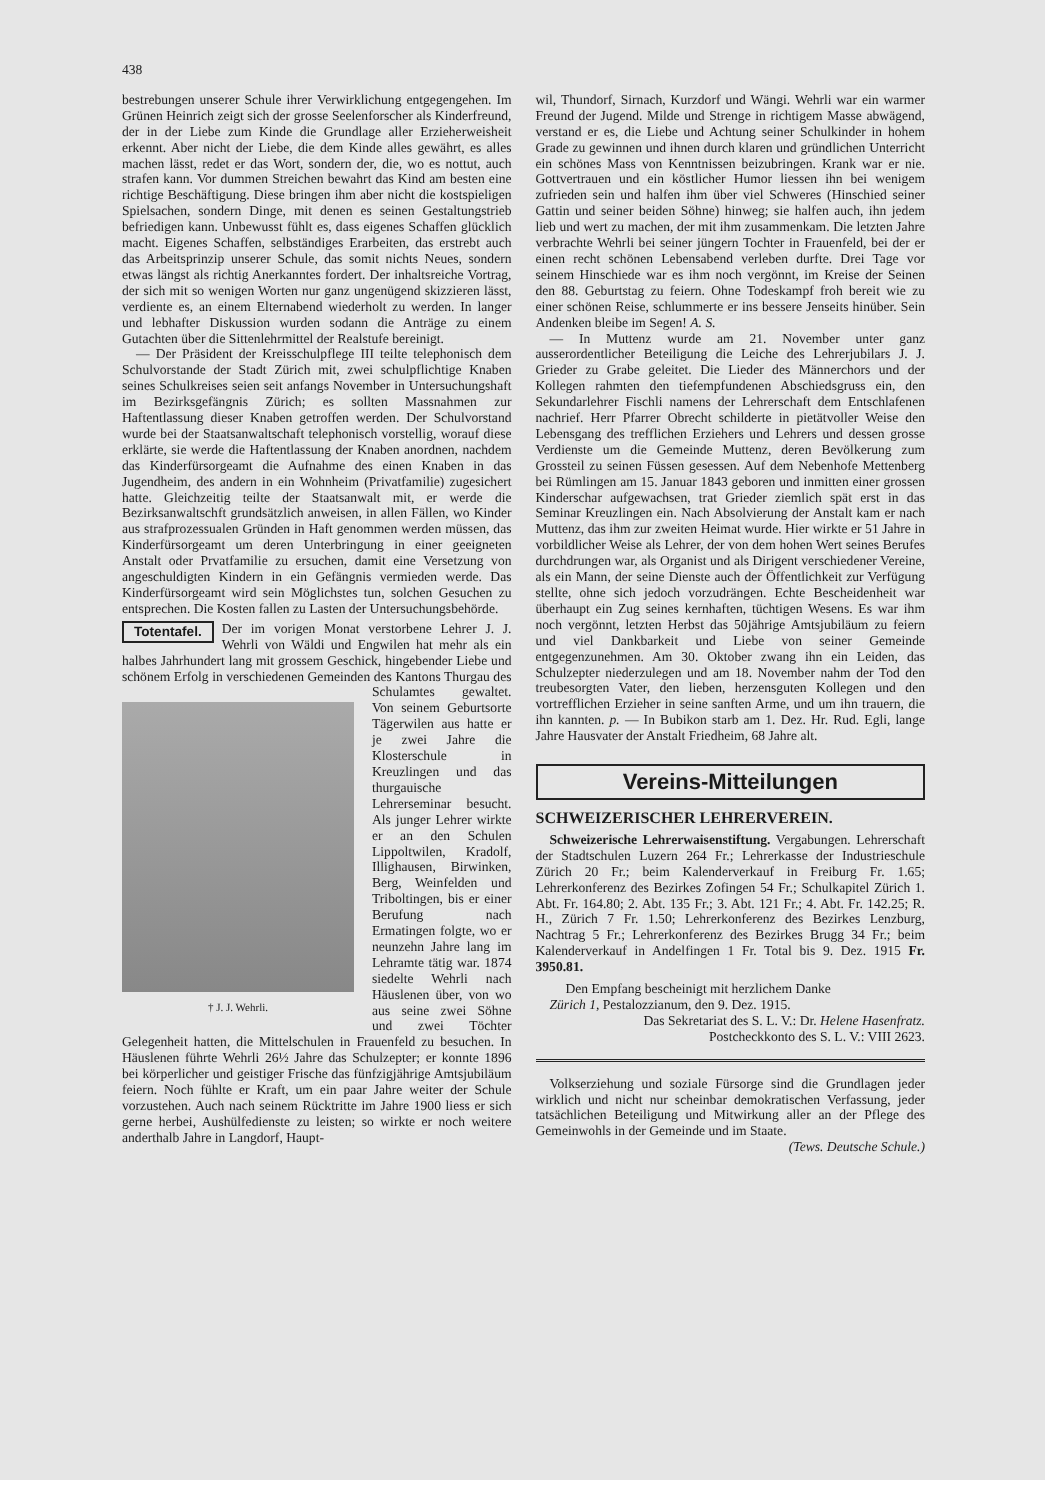438
bestrebungen unserer Schule ihrer Verwirklichung entgegengehen. Im Grünen Heinrich zeigt sich der grosse Seelenforscher als Kinderfreund, der in der Liebe zum Kinde die Grundlage aller Erzieherweisheit erkennt. Aber nicht der Liebe, die dem Kinde alles gewährt, es alles machen lässt, redet er das Wort, sondern der, die, wo es nottut, auch strafen kann. Vor dummen Streichen bewahrt das Kind am besten eine richtige Beschäftigung. Diese bringen ihm aber nicht die kostspieligen Spielsachen, sondern Dinge, mit denen es seinen Gestaltungstrieb befriedigen kann. Unbewusst fühlt es, dass eigenes Schaffen glücklich macht. Eigenes Schaffen, selbständiges Erarbeiten, das erstrebt auch das Arbeitsprinzip unserer Schule, das somit nichts Neues, sondern etwas längst als richtig Anerkanntes fordert. Der inhaltsreiche Vortrag, der sich mit so wenigen Worten nur ganz ungenügend skizzieren lässt, verdiente es, an einem Elternabend wiederholt zu werden. In langer und lebhafter Diskussion wurden sodann die Anträge zu einem Gutachten über die Sittenlehrmittel der Realstufe bereinigt.
— Der Präsident der Kreisschulpflege III teilte telephonisch dem Schulvorstande der Stadt Zürich mit, zwei schulpflichtige Knaben seines Schulkreises seien seit anfangs November in Untersuchungshaft im Bezirksgefängnis Zürich; es sollten Massnahmen zur Haftentlassung dieser Knaben getroffen werden. Der Schulvorstand wurde bei der Staatsanwaltschaft telephonisch vorstellig, worauf diese erklärte, sie werde die Haftentlassung der Knaben anordnen, nachdem das Kinderfürsorgeamt die Aufnahme des einen Knaben in das Jugendheim, des andern in ein Wohnheim (Privatfamilie) zugesichert hatte. Gleichzeitig teilte der Staatsanwalt mit, er werde die Bezirksanwaltschft grundsätzlich anweisen, in allen Fällen, wo Kinder aus strafprozessualen Gründen in Haft genommen werden müssen, das Kinderfürsorgeamt um deren Unterbringung in einer geeigneten Anstalt oder Prvatfamilie zu ersuchen, damit eine Versetzung von angeschuldigten Kindern in ein Gefängnis vermieden werde. Das Kinderfürsorgeamt wird sein Möglichstes tun, solchen Gesuchen zu entsprechen. Die Kosten fallen zu Lasten der Untersuchungsbehörde.
Totentafel. Der im vorigen Monat verstorbene Lehrer J. J. Wehrli von Wäldi und Engwilen hat mehr als ein halbes Jahrhundert lang mit grossem Geschick, hingebender Liebe und schönem Erfolg in verschiedenen Gemeinden † J. J. Wehrli. des Kantons Thurgau des Schulamtes gewaltet. Von seinem Geburtsorte Tägerwilen aus hatte er je zwei Jahre die Klosterschule in Kreuzlingen und das thurgauische Lehrerseminar besucht. Als junger Lehrer wirkte er an den Schulen Lippoltwilen, Kradolf, Illighausen, Birwinken, Berg, Weinfelden und Triboltingen, bis er einer Berufung nach Ermatingen folgte, wo er neunzehn Jahre lang im Lehramte tätig war. 1874 siedelte Wehrli nach Häuslenen über, von wo aus seine zwei Söhne und zwei Töchter Gelegenheit hatten, die Mittelschulen in Frauenfeld zu besuchen. In Häuslenen führte Wehrli 26½ Jahre das Schulzepter; er konnte 1896 bei körperlicher und geistiger Frische das fünfzigjährige Amtsjubiläum feiern. Noch fühlte er Kraft, um ein paar Jahre weiter der Schule vorzustehen. Auch nach seinem Rücktritte im Jahre 1900 liess er sich gerne herbei, Aushülfedienste zu leisten; so wirkte er noch weitere anderthalb Jahre in Langdorf, Haupt-
wil, Thundorf, Sirnach, Kurzdorf und Wängi. Wehrli war ein warmer Freund der Jugend. Milde und Strenge in richtigem Masse abwägend, verstand er es, die Liebe und Achtung seiner Schulkinder in hohem Grade zu gewinnen und ihnen durch klaren und gründlichen Unterricht ein schönes Mass von Kenntnissen beizubringen. Krank war er nie. Gottvertrauen und ein köstlicher Humor liessen ihn bei wenigem zufrieden sein und halfen ihm über viel Schweres (Hinschied seiner Gattin und seiner beiden Söhne) hinweg; sie halfen auch, ihn jedem lieb und wert zu machen, der mit ihm zusammenkam. Die letzten Jahre verbrachte Wehrli bei seiner jüngern Tochter in Frauenfeld, bei der er einen recht schönen Lebensabend verleben durfte. Drei Tage vor seinem Hinschiede war es ihm noch vergönnt, im Kreise der Seinen den 88. Geburtstag zu feiern. Ohne Todeskampf froh bereit wie zu einer schönen Reise, schlummerte er ins bessere Jenseits hinüber. Sein Andenken bleibe im Segen! A. S.
— In Muttenz wurde am 21. November unter ganz ausserordentlicher Beteiligung die Leiche des Lehrerjubilars J. J. Grieder zu Grabe geleitet. Die Lieder des Männerchors und der Kollegen rahmten den tiefempfundenen Abschiedsgruss ein, den Sekundarlehrer Fischli namens der Lehrerschaft dem Entschlafenen nachrief. Herr Pfarrer Obrecht schilderte in pietätvoller Weise den Lebensgang des trefflichen Erziehers und Lehrers und dessen grosse Verdienste um die Gemeinde Muttenz, deren Bevölkerung zum Grossteil zu seinen Füssen gesessen. Auf dem Nebenhofe Mettenberg bei Rümlingen am 15. Januar 1843 geboren und inmitten einer grossen Kinderschar aufgewachsen, trat Grieder ziemlich spät erst in das Seminar Kreuzlingen ein. Nach Absolvierung der Anstalt kam er nach Muttenz, das ihm zur zweiten Heimat wurde. Hier wirkte er 51 Jahre in vorbildlicher Weise als Lehrer, der von dem hohen Wert seines Berufes durchdrungen war, als Organist und als Dirigent verschiedener Vereine, als ein Mann, der seine Dienste auch der Öffentlichkeit zur Verfügung stellte, ohne sich jedoch vorzudrängen. Echte Bescheidenheit war überhaupt ein Zug seines kernhaften, tüchtigen Wesens. Es war ihm noch vergönnt, letzten Herbst das 50jährige Amtsjubiläum zu feiern und viel Dankbarkeit und Liebe von seiner Gemeinde entgegenzunehmen. Am 30. Oktober zwang ihn ein Leiden, das Schulzepter niederzulegen und am 18. November nahm der Tod den treubesorgten Vater, den lieben, herzensguten Kollegen und den vortrefflichen Erzieher in seine sanften Arme, und um ihn trauern, die ihn kannten. p. — In Bubikon starb am 1. Dez. Hr. Rud. Egli, lange Jahre Hausvater der Anstalt Friedheim, 68 Jahre alt.
Vereins-Mitteilungen
SCHWEIZERISCHER LEHRERVEREIN.
Schweizerische Lehrerwaisenstiftung. Vergabungen. Lehrerschaft der Stadtschulen Luzern 264 Fr.; Lehrerkasse der Industrieschule Zürich 20 Fr.; beim Kalenderverkauf in Freiburg Fr. 1.65; Lehrerkonferenz des Bezirkes Zofingen 54 Fr.; Schulkapitel Zürich 1. Abt. Fr. 164.80; 2. Abt. 135 Fr.; 3. Abt. 121 Fr.; 4. Abt. Fr. 142.25; R. H., Zürich 7 Fr. 1.50; Lehrerkonferenz des Bezirkes Lenzburg, Nachtrag 5 Fr.; Lehrerkonferenz des Bezirkes Brugg 34 Fr.; beim Kalenderverkauf in Andelfingen 1 Fr. Total bis 9. Dez. 1915 Fr. 3950.81.
Den Empfang bescheinigt mit herzlichem Danke
Zürich 1, Pestalozzianum, den 9. Dez. 1915.
Das Sekretariat des S. L. V.: Dr. Helene Hasenfratz.
Postcheckkonto des S. L. V.: VIII 2623.
Volkserziehung und soziale Fürsorge sind die Grundlagen jeder wirklich und nicht nur scheinbar demokratischen Verfassung, jeder tatsächlichen Beteiligung und Mitwirkung aller an der Pflege des Gemeinwohls in der Gemeinde und im Staate. (Tews. Deutsche Schule.)